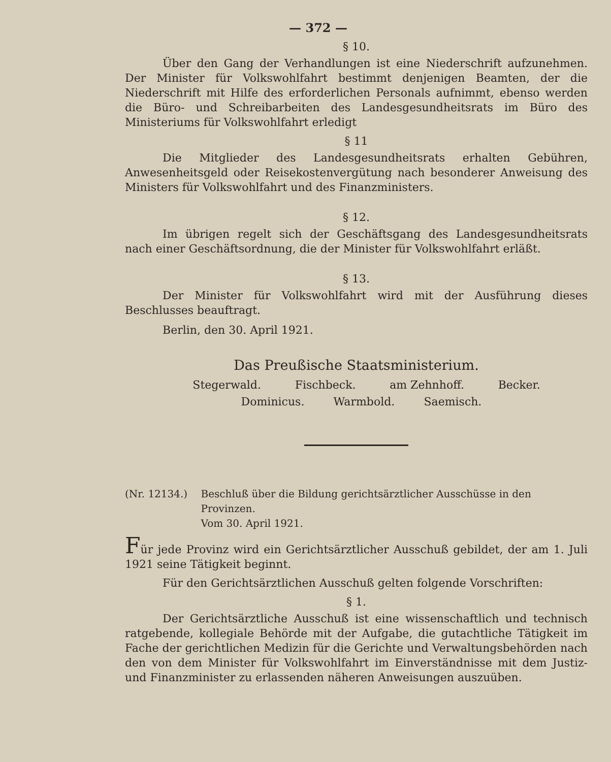— 372 —
§ 10.
Über den Gang der Verhandlungen ist eine Niederschrift aufzunehmen. Der Minister für Volkswohlfahrt bestimmt denjenigen Beamten, der die Niederschrift mit Hilfe des erforderlichen Personals aufnimmt, ebenso werden die Büro- und Schreibarbeiten des Landesgesundheitsrats im Büro des Ministeriums für Volkswohlfahrt erledigt
§ 11
Die Mitglieder des Landesgesundheitsrats erhalten Gebühren, Anwesenheitsgeld oder Reisekostenvergütung nach besonderer Anweisung des Ministers für Volkswohlfahrt und des Finanzministers.
§ 12.
Im übrigen regelt sich der Geschäftsgang des Landesgesundheitsrats nach einer Geschäftsordnung, die der Minister für Volkswohlfahrt erläßt.
§ 13.
Der Minister für Volkswohlfahrt wird mit der Ausführung dieses Beschlusses beauftragt.
Berlin, den 30. April 1921.
Das Preußische Staatsministerium.
Stegerwald. Fischbeck. am Zehnhoff. Becker.
Dominicus. Warmbold. Saemisch.
(Nr. 12134.) Beschluß über die Bildung gerichtsärztlicher Ausschüsse in den Provinzen.
Vom 30. April 1921.
Für jede Provinz wird ein Gerichtsärztlicher Ausschuß gebildet, der am 1. Juli 1921 seine Tätigkeit beginnt.
Für den Gerichtsärztlichen Ausschuß gelten folgende Vorschriften:
§ 1.
Der Gerichtsärztliche Ausschuß ist eine wissenschaftlich und technisch ratgebende, kollegiale Behörde mit der Aufgabe, die gutachtliche Tätigkeit im Fache der gerichtlichen Medizin für die Gerichte und Verwaltungsbehörden nach den von dem Minister für Volkswohlfahrt im Einverständnisse mit dem Justiz- und Finanzminister zu erlassenden näheren Anweisungen auszuüben.